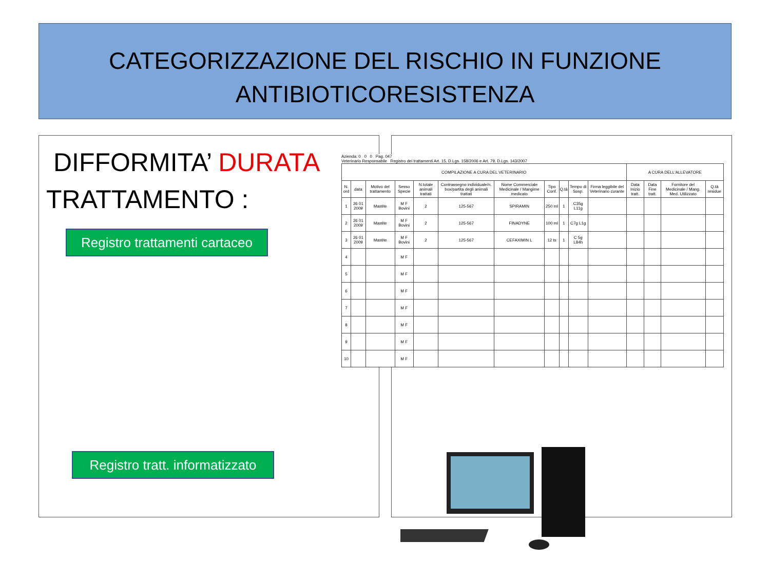CATEGORIZZAZIONE DEL RISCHIO IN FUNZIONE
ANTIBIOTICORESISTENZA
DIFFORMITA’ DURATA
TRATTAMENTO :
Registro trattamenti cartaceo
Registro tratt. informatizzato
Azienda: 0 0 0 Pag. 047
Veterinario Responsabile Registro dei trattamenti Art. 15, D.Lgs. 158/2006 e Art. 79, D.Lgs. 143/2007
| COMPILAZIONE A CURA DEL VETERINARIO | | | | | | | | | | | A CURA DELL'ALLEVATORE | | | |
| --- | --- | --- | --- | --- | --- | --- | --- | --- | --- | --- | --- | --- | --- | --- |
| N. ord | data | Motivo del trattamento | Sesso Specie | N.totale animali trattati | Contrassegno individuale/n. box/partita degli animali trattati | Nome Commerciale Medicinale / Mangime medicato | Tipo Conf. | Q.tà | Tempo di Sosp. | Firma leggibile del Veterinario curante | Data Inizio tratt. | Data Fine tratt. | Fornitore del Medicinale / Mang. Med. Utilizzato | Q.tà residue |
| 1 | 26 01 2009 | Mastite | M F Bovini | 2 | 125-567 | SPIRAMIN | 250 ml | 1 | C35g L11g | | | | | |
| 2 | 26 01 2009 | Mastite | M F Bovini | 2 | 125-567 | FINADYNE | 100 ml | 1 | C7g L1g | | | | | |
| 3 | 26 01 2009 | Mastite | M F Bovini | 2 | 125-567 | CEFAXIMIN L | 12 ts | 1 | C 5g L84h | | | | | |
| 4 | | | M F | | | | | | | | | | | |
| 5 | | | M F | | | | | | | | | | | |
| 6 | | | M F | | | | | | | | | | | |
| 7 | | | M F | | | | | | | | | | | |
| 8 | | | M F | | | | | | | | | | | |
| 9 | | | M F | | | | | | | | | | | |
| 10 | | | M F | | | | | | | | | | | |